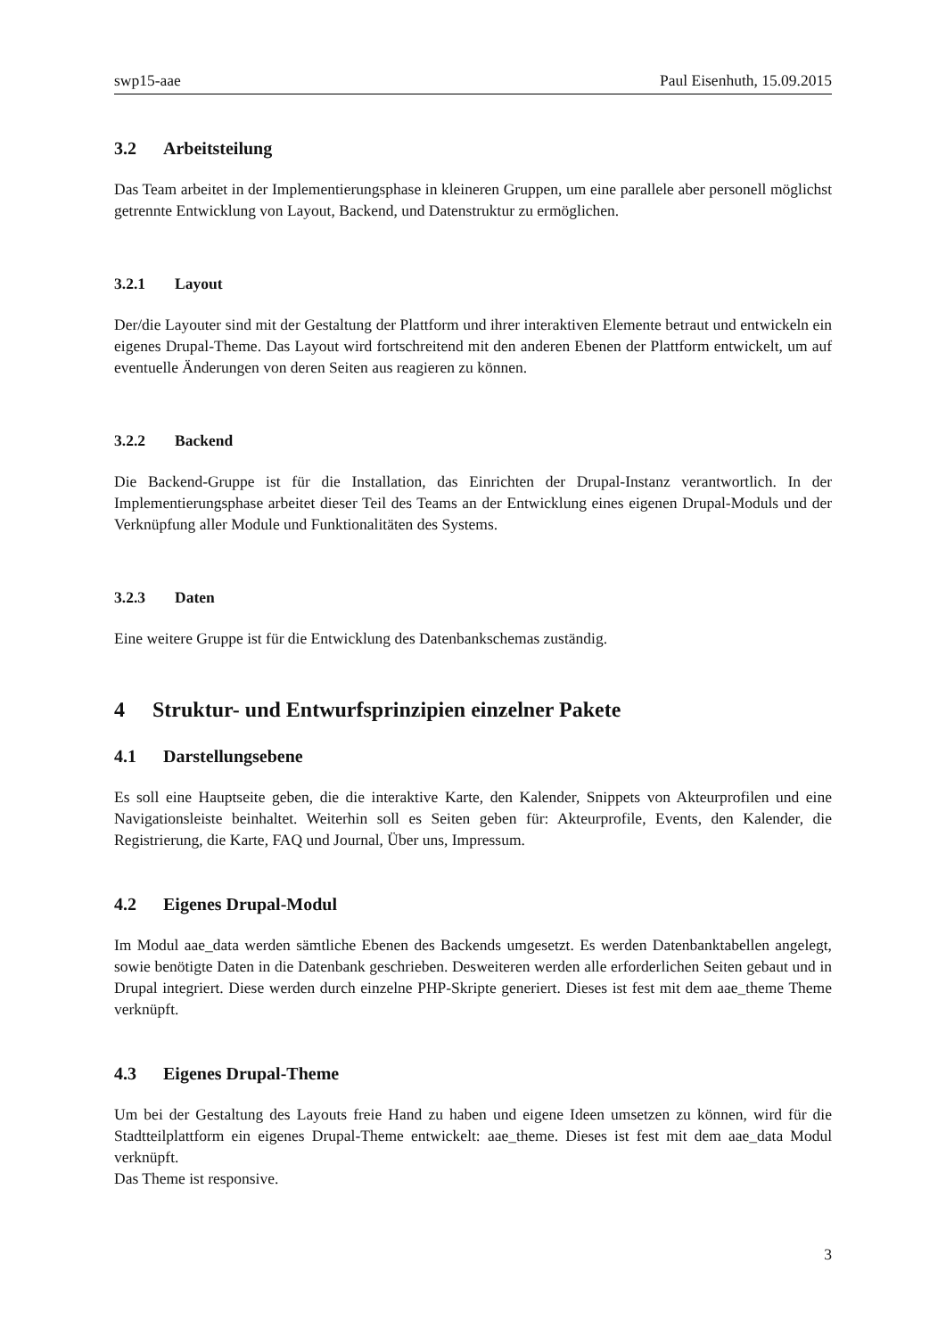swp15-aae Paul Eisenhuth, 15.09.2015
3.2 Arbeitsteilung
Das Team arbeitet in der Implementierungsphase in kleineren Gruppen, um eine parallele aber personell möglichst getrennte Entwicklung von Layout, Backend, und Datenstruktur zu ermöglichen.
3.2.1 Layout
Der/die Layouter sind mit der Gestaltung der Plattform und ihrer interaktiven Elemente betraut und entwickeln ein eigenes Drupal-Theme. Das Layout wird fortschreitend mit den anderen Ebenen der Plattform entwickelt, um auf eventuelle Änderungen von deren Seiten aus reagieren zu können.
3.2.2 Backend
Die Backend-Gruppe ist für die Installation, das Einrichten der Drupal-Instanz verantwortlich. In der Implementierungsphase arbeitet dieser Teil des Teams an der Entwicklung eines eigenen Drupal-Moduls und der Verknüpfung aller Module und Funktionalitäten des Systems.
3.2.3 Daten
Eine weitere Gruppe ist für die Entwicklung des Datenbankschemas zuständig.
4 Struktur- und Entwurfsprinzipien einzelner Pakete
4.1 Darstellungsebene
Es soll eine Hauptseite geben, die die interaktive Karte, den Kalender, Snippets von Akteurprofilen und eine Navigationsleiste beinhaltet. Weiterhin soll es Seiten geben für: Akteurprofile, Events, den Kalender, die Registrierung, die Karte, FAQ und Journal, Über uns, Impressum.
4.2 Eigenes Drupal-Modul
Im Modul aae_data werden sämtliche Ebenen des Backends umgesetzt. Es werden Datenbanktabellen angelegt, sowie benötigte Daten in die Datenbank geschrieben. Desweiteren werden alle erforderlichen Seiten gebaut und in Drupal integriert. Diese werden durch einzelne PHP-Skripte generiert. Dieses ist fest mit dem aae_theme Theme verknüpft.
4.3 Eigenes Drupal-Theme
Um bei der Gestaltung des Layouts freie Hand zu haben und eigene Ideen umsetzen zu können, wird für die Stadtteilplattform ein eigenes Drupal-Theme entwickelt: aae_theme. Dieses ist fest mit dem aae_data Modul verknüpft.
Das Theme ist responsive.
3